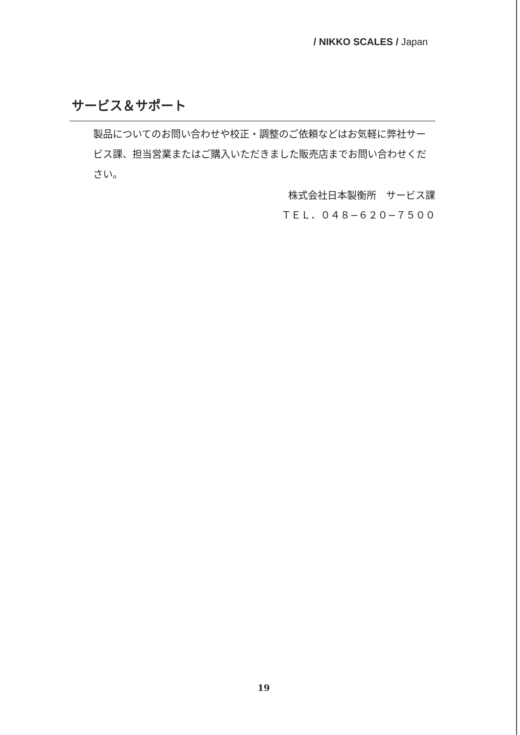/ NIKKO SCALES / Japan
サービス＆サポート
製品についてのお問い合わせや校正・調整のご依頼などはお気軽に弊社サービス課、担当営業またはご購入いただきました販売店までお問い合わせください。
株式会社日本製衡所　サービス課
ＴＥＬ．０４８−６２０−７５００
19